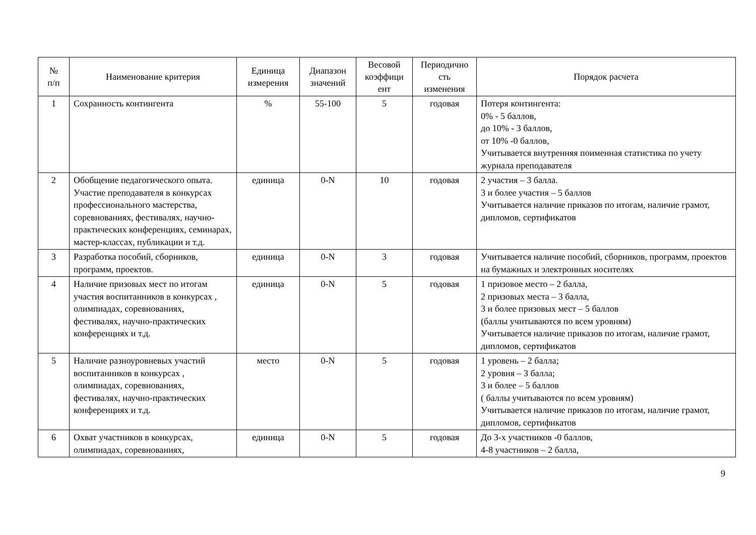| № п/п | Наименование критерия | Единица измерения | Диапазон значений | Весовой коэффици ент | Периодично сть изменения | Порядок расчета |
| --- | --- | --- | --- | --- | --- | --- |
| 1 | Сохранность контингента | % | 55-100 | 5 | годовая | Потеря контингента: 0% - 5 баллов, до 10% - 3 баллов, от 10% -0 баллов, Учитывается внутренняя поименная статистика по учету журнала преподавателя |
| 2 | Обобщение педагогического опыта. Участие преподавателя в конкурсах профессионального мастерства, соревнованиях, фестивалях, научно-практических конференциях, семинарах, мастер-классах, публикации и т.д. | единица | 0-N | 10 | годовая | 2 участия – 3 балла. 3 и более участия – 5 баллов Учитывается наличие приказов по итогам, наличие грамот, дипломов, сертификатов |
| 3 | Разработка пособий, сборников, программ, проектов. | единица | 0-N | 3 | годовая | Учитывается наличие пособий, сборников, программ, проектов на бумажных и электронных носителях |
| 4 | Наличие призовых мест по итогам участия воспитанников в конкурсах , олимпиадах, соревнованиях, фестивалях, научно-практических конференциях и т.д. | единица | 0-N | 5 | годовая | 1 призовое место – 2 балла, 2 призовых места – 3 балла, 3 и более призовых мест – 5 баллов (баллы учитываются по всем уровням) Учитывается наличие приказов по итогам, наличие грамот, дипломов, сертификатов |
| 5 | Наличие разноуровневых участий воспитанников в конкурсах , олимпиадах, соревнованиях, фестивалях, научно-практических конференциях и т.д. | место | 0-N | 5 | годовая | 1 уровень – 2 балла; 2 уровня – 3 балла; 3 и более – 5 баллов ( баллы учитываются по всем уровням) Учитывается наличие приказов по итогам, наличие грамот, дипломов, сертификатов |
| 6 | Охват участников в конкурсах, олимпиадах, соревнованиях, | единица | 0-N | 5 | годовая | До 3-х участников -0 баллов, 4-8 участников – 2 балла, |
9